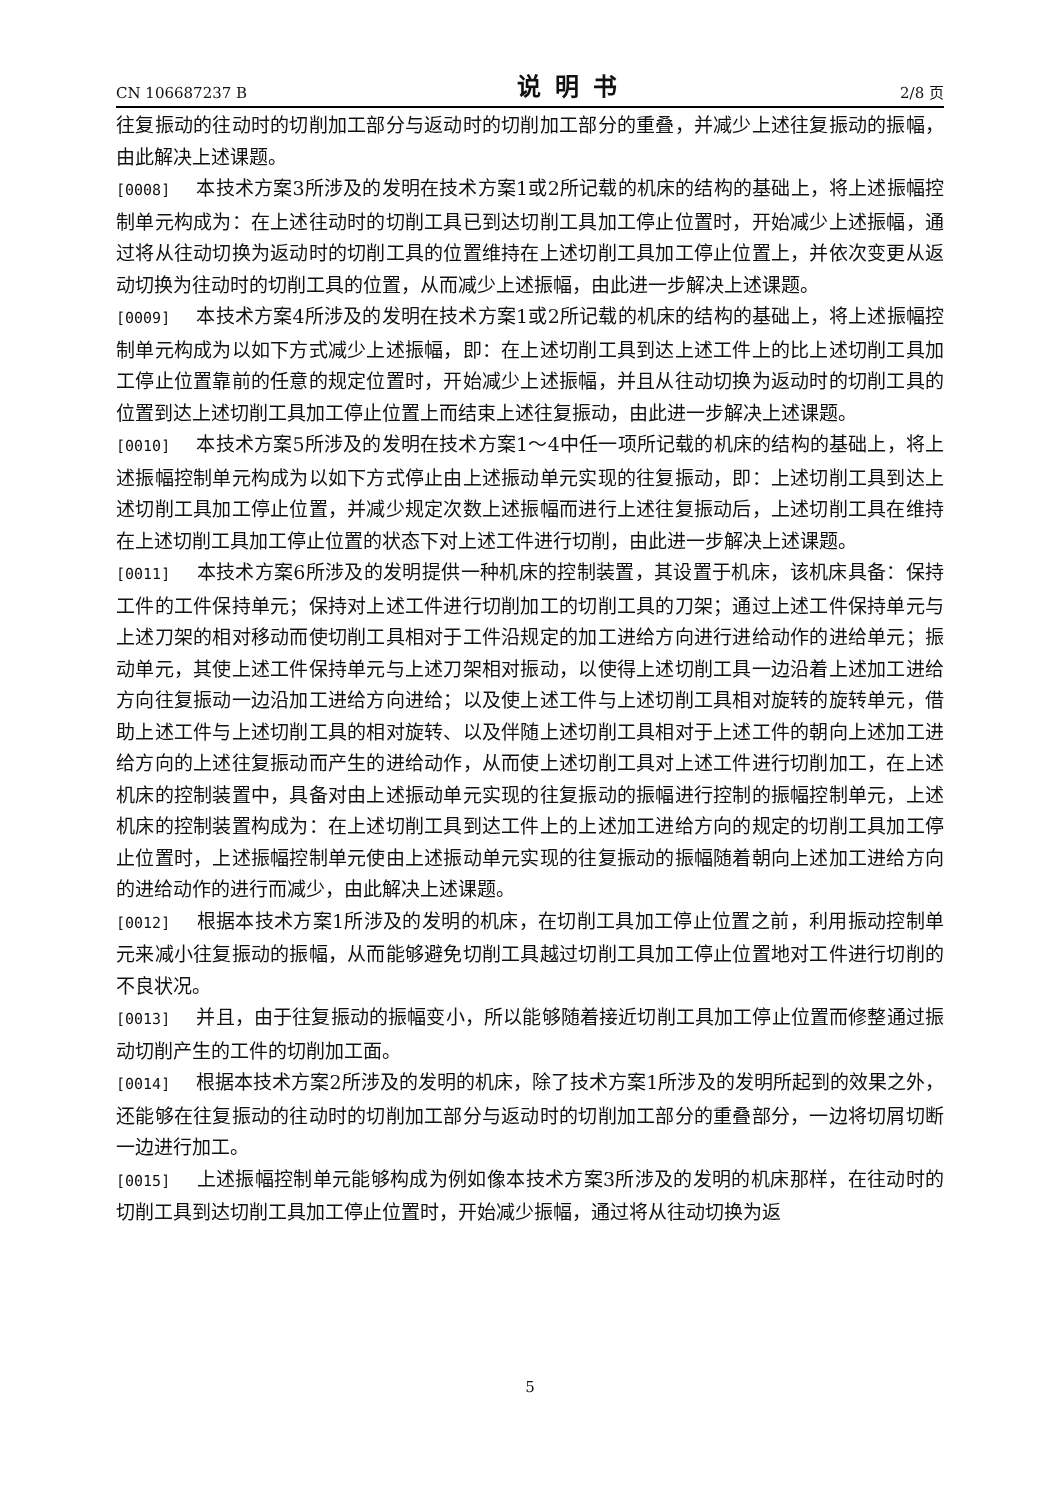CN 106687237 B 说明书 2/8 页
往复振动的往动时的切削加工部分与返动时的切削加工部分的重叠，并减少上述往复振动的振幅，由此解决上述课题。
[0008] 本技术方案3所涉及的发明在技术方案1或2所记载的机床的结构的基础上，将上述振幅控制单元构成为：在上述往动时的切削工具已到达切削工具加工停止位置时，开始减少上述振幅，通过将从往动切换为返动时的切削工具的位置维持在上述切削工具加工停止位置上，并依次变更从返动切换为往动时的切削工具的位置，从而减少上述振幅，由此进一步解决上述课题。
[0009] 本技术方案4所涉及的发明在技术方案1或2所记载的机床的结构的基础上，将上述振幅控制单元构成为以如下方式减少上述振幅，即：在上述切削工具到达上述工件上的比上述切削工具加工停止位置靠前的任意的规定位置时，开始减少上述振幅，并且从往动切换为返动时的切削工具的位置到达上述切削工具加工停止位置上而结束上述往复振动，由此进一步解决上述课题。
[0010] 本技术方案5所涉及的发明在技术方案1～4中任一项所记载的机床的结构的基础上，将上述振幅控制单元构成为以如下方式停止由上述振动单元实现的往复振动，即：上述切削工具到达上述切削工具加工停止位置，并减少规定次数上述振幅而进行上述往复振动后，上述切削工具在维持在上述切削工具加工停止位置的状态下对上述工件进行切削，由此进一步解决上述课题。
[0011] 本技术方案6所涉及的发明提供一种机床的控制装置，其设置于机床，该机床具备：保持工件的工件保持单元；保持对上述工件进行切削加工的切削工具的刀架；通过上述工件保持单元与上述刀架的相对移动而使切削工具相对于工件沿规定的加工进给方向进行进给动作的进给单元；振动单元，其使上述工件保持单元与上述刀架相对振动，以使得上述切削工具一边沿着上述加工进给方向往复振动一边沿加工进给方向进给；以及使上述工件与上述切削工具相对旋转的旋转单元，借助上述工件与上述切削工具的相对旋转、以及伴随上述切削工具相对于上述工件的朝向上述加工进给方向的上述往复振动而产生的进给动作，从而使上述切削工具对上述工件进行切削加工，在上述机床的控制装置中，具备对由上述振动单元实现的往复振动的振幅进行控制的振幅控制单元，上述机床的控制装置构成为：在上述切削工具到达工件上的上述加工进给方向的规定的切削工具加工停止位置时，上述振幅控制单元使由上述振动单元实现的往复振动的振幅随着朝向上述加工进给方向的进给动作的进行而减少，由此解决上述课题。
[0012] 根据本技术方案1所涉及的发明的机床，在切削工具加工停止位置之前，利用振动控制单元来减小往复振动的振幅，从而能够避免切削工具越过切削工具加工停止位置地对工件进行切削的不良状况。
[0013] 并且，由于往复振动的振幅变小，所以能够随着接近切削工具加工停止位置而修整通过振动切削产生的工件的切削加工面。
[0014] 根据本技术方案2所涉及的发明的机床，除了技术方案1所涉及的发明所起到的效果之外，还能够在往复振动的往动时的切削加工部分与返动时的切削加工部分的重叠部分，一边将切屑切断一边进行加工。
[0015] 上述振幅控制单元能够构成为例如像本技术方案3所涉及的发明的机床那样，在往动时的切削工具到达切削工具加工停止位置时，开始减少振幅，通过将从往动切换为返
5